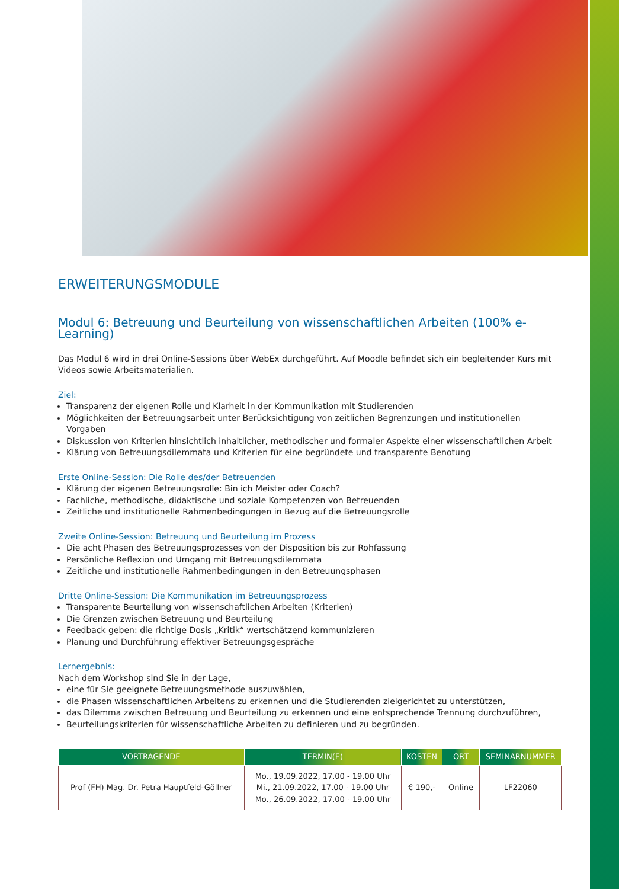ERWEITERUNGSMODULE
Modul 6: Betreuung und Beurteilung von wissenschaftlichen Arbeiten (100% e-Learning)
Das Modul 6 wird in drei Online-Sessions über WebEx durchgeführt. Auf Moodle befindet sich ein begleitender Kurs mit Videos sowie Arbeitsmaterialien.
Ziel:
Transparenz der eigenen Rolle und Klarheit in der Kommunikation mit Studierenden
Möglichkeiten der Betreuungsarbeit unter Berücksichtigung von zeitlichen Begrenzungen und institutionellen Vorgaben
Diskussion von Kriterien hinsichtlich inhaltlicher, methodischer und formaler Aspekte einer wissenschaftlichen Arbeit
Klärung von Betreuungsdilemmata und Kriterien für eine begründete und transparente Benotung
Erste Online-Session: Die Rolle des/der Betreuenden
Klärung der eigenen Betreuungsrolle: Bin ich Meister oder Coach?
Fachliche, methodische, didaktische und soziale Kompetenzen von Betreuenden
Zeitliche und institutionelle Rahmenbedingungen in Bezug auf die Betreuungsrolle
Zweite Online-Session: Betreuung und Beurteilung im Prozess
Die acht Phasen des Betreuungsprozesses von der Disposition bis zur Rohfassung
Persönliche Reflexion und Umgang mit Betreuungsdilemmata
Zeitliche und institutionelle Rahmenbedingungen in den Betreuungsphasen
Dritte Online-Session: Die Kommunikation im Betreuungsprozess
Transparente Beurteilung von wissenschaftlichen Arbeiten (Kriterien)
Die Grenzen zwischen Betreuung und Beurteilung
Feedback geben: die richtige Dosis „Kritik“ wertschätzend kommunizieren
Planung und Durchführung effektiver Betreuungsgespräche
Lernergebnis:
Nach dem Workshop sind Sie in der Lage,
eine für Sie geeignete Betreuungsmethode auszuwählen,
die Phasen wissenschaftlichen Arbeitens zu erkennen und die Studierenden zielgerichtet zu unterstützen,
das Dilemma zwischen Betreuung und Beurteilung zu erkennen und eine entsprechende Trennung durchzuführen,
Beurteilungskriterien für wissenschaftliche Arbeiten zu definieren und zu begründen.
| VORTRAGENDE | TERMIN(E) | KOSTEN | ORT | SEMINARNUMMER |
| --- | --- | --- | --- | --- |
| Prof (FH) Mag. Dr. Petra Hauptfeld-Göllner | Mo., 19.09.2022, 17.00 - 19.00 Uhr Mi., 21.09.2022, 17.00 - 19.00 Uhr Mo., 26.09.2022, 17.00 - 19.00 Uhr | € 190,- | Online | LF22060 |